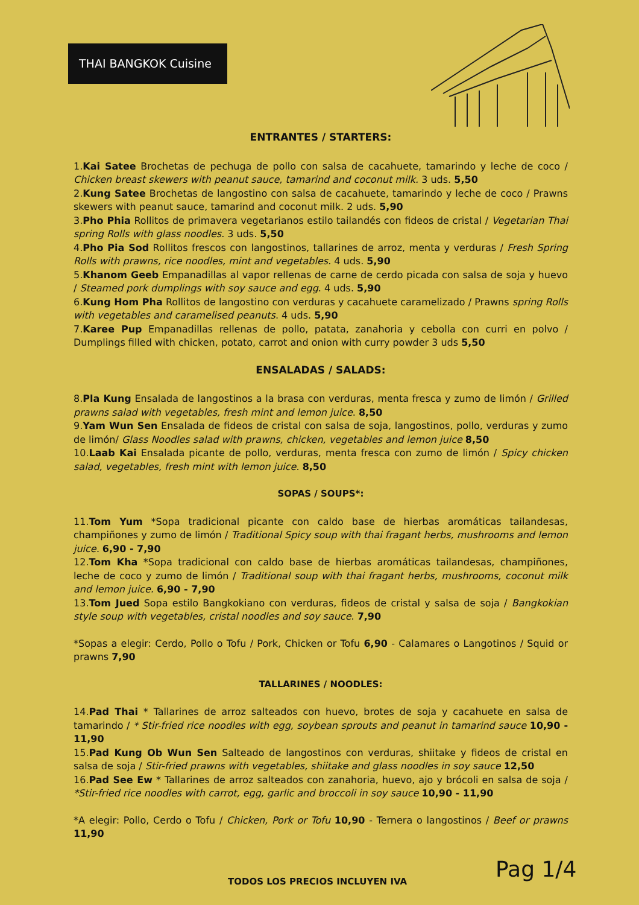THAI BANGKOK Cuisine
ENTRANTES / STARTERS:
1.Kai Satee Brochetas de pechuga de pollo con salsa de cacahuete, tamarindo y leche de coco / Chicken breast skewers with peanut sauce, tamarind and coconut milk. 3 uds. 5,50
2.Kung Satee Brochetas de langostino con salsa de cacahuete, tamarindo y leche de coco / Prawns skewers with peanut sauce, tamarind and coconut milk. 2 uds. 5,90
3.Pho Phia Rollitos de primavera vegetarianos estilo tailandés con fideos de cristal / Vegetarian Thai spring Rolls with glass noodles. 3 uds. 5,50
4.Pho Pia Sod Rollitos frescos con langostinos, tallarines de arroz, menta y verduras / Fresh Spring Rolls with prawns, rice noodles, mint and vegetables. 4 uds. 5,90
5.Khanom Geeb Empanadillas al vapor rellenas de carne de cerdo picada con salsa de soja y huevo / Steamed pork dumplings with soy sauce and egg. 4 uds. 5,90
6.Kung Hom Pha Rollitos de langostino con verduras y cacahuete caramelizado / Prawns spring Rolls with vegetables and caramelised peanuts. 4 uds. 5,90
7.Karee Pup Empanadillas rellenas de pollo, patata, zanahoria y cebolla con curri en polvo / Dumplings filled with chicken, potato, carrot and onion with curry powder 3 uds 5,50
ENSALADAS / SALADS:
8.Pla Kung Ensalada de langostinos a la brasa con verduras, menta fresca y zumo de limón / Grilled prawns salad with vegetables, fresh mint and lemon juice. 8,50
9.Yam Wun Sen Ensalada de fideos de cristal con salsa de soja, langostinos, pollo, verduras y zumo de limón/ Glass Noodles salad with prawns, chicken, vegetables and lemon juice 8,50
10.Laab Kai Ensalada picante de pollo, verduras, menta fresca con zumo de limón / Spicy chicken salad, vegetables, fresh mint with lemon juice. 8,50
SOPAS / SOUPS*:
11.Tom Yum *Sopa tradicional picante con caldo base de hierbas aromáticas tailandesas, champiñones y zumo de limón / Traditional Spicy soup with thai fragant herbs, mushrooms and lemon juice. 6,90 - 7,90
12.Tom Kha *Sopa tradicional con caldo base de hierbas aromáticas tailandesas, champiñones, leche de coco y zumo de limón / Traditional soup with thai fragant herbs, mushrooms, coconut milk and lemon juice. 6,90 - 7,90
13.Tom Jued Sopa estilo Bangkokiano con verduras, fideos de cristal y salsa de soja / Bangkokian style soup with vegetables, cristal noodles and soy sauce. 7,90
*Sopas a elegir: Cerdo, Pollo o Tofu / Pork, Chicken or Tofu 6,90 - Calamares o Langotinos / Squid or prawns 7,90
TALLARINES / NOODLES:
14.Pad Thai * Tallarines de arroz salteados con huevo, brotes de soja y cacahuete en salsa de tamarindo / * Stir-fried rice noodles with egg, soybean sprouts and peanut in tamarind sauce 10,90 - 11,90
15.Pad Kung Ob Wun Sen Salteado de langostinos con verduras, shiitake y fideos de cristal en salsa de soja / Stir-fried prawns with vegetables, shiitake and glass noodles in soy sauce 12,50
16.Pad See Ew * Tallarines de arroz salteados con zanahoria, huevo, ajo y brócoli en salsa de soja / *Stir-fried rice noodles with carrot, egg, garlic and broccoli in soy sauce 10,90 - 11,90
*A elegir: Pollo, Cerdo o Tofu / Chicken, Pork or Tofu 10,90 - Ternera o langostinos / Beef or prawns 11,90
TODOS LOS PRECIOS INCLUYEN IVA Pag 1/4